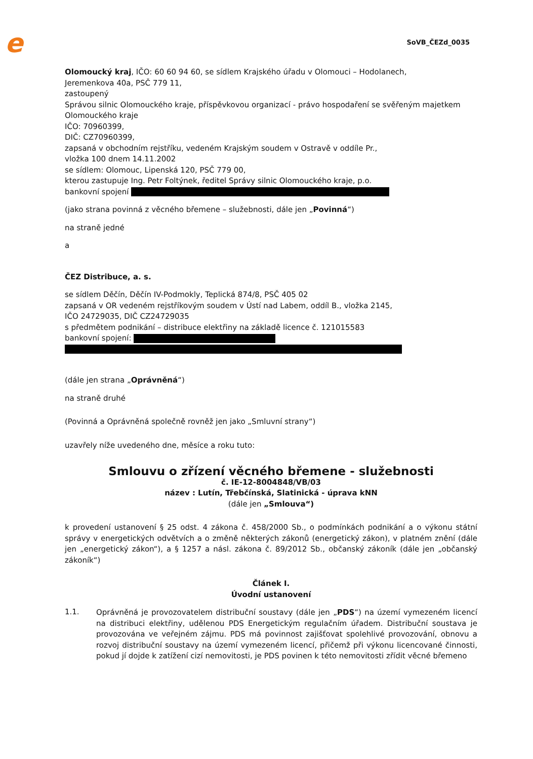e SoVB_ČEZd_0035
Olomoucký kraj, IČO: 60 60 94 60, se sídlem Krajského úřadu v Olomouci – Hodolanech,
Jeremenkova 40a, PSČ 779 11,
zastoupený
Správou silnic Olomouckého kraje, příspěvkovou organizací - právo hospodaření se svěřeným majetkem Olomouckého kraje
IČO: 70960399,
DIČ: CZ70960399,
zapsaná v obchodním rejstříku, vedeném Krajským soudem v Ostravě v oddíle Pr.,
vložka 100 dnem 14.11.2002
se sídlem: Olomouc, Lipenská 120, PSČ 779 00,
kterou zastupuje Ing. Petr Foltýnek, ředitel Správy silnic Olomouckého kraje, p.o.
bankovní spojení
(jako strana povinná z věcného břemene – služebnosti, dále jen „Povinná“)
na straně jedné
a
ČEZ Distribuce, a. s.
se sídlem Děčín, Děčín IV-Podmokly, Teplická 874/8, PSČ 405 02
zapsaná v OR vedeném rejstříkovým soudem v Ústí nad Labem, oddíl B., vložka 2145,
IČO 24729035, DIČ CZ24729035
s předmětem podnikání – distribuce elektřiny na základě licence č. 121015583
bankovní spojení:
(dále jen strana „Oprávněná“)
na straně druhé
(Povinná a Oprávněná společně rovněž jen jako „Smluvní strany“)
uzavřely níže uvedeného dne, měsíce a roku tuto:
Smlouvu o zřízení věcného břemene - služebnosti
č. IE-12-8004848/VB/03
název : Lutín, Třebčínská, Slatinická - úprava kNN
(dále jen „Smlouva“)
k provedení ustanovení § 25 odst. 4 zákona č. 458/2000 Sb., o podmínkách podnikání a o výkonu státní správy v energetických odvětvích a o změně některých zákonů (energetický zákon), v platném znění (dále jen „energetický zákon“), a § 1257 a násl. zákona č. 89/2012 Sb., občanský zákoník (dále jen „občanský zákoník“)
Článek I.
Úvodní ustanovení
1.1.
Oprávněná je provozovatelem distribuční soustavy (dále jen „PDS“) na území vymezeném licencí na distribuci elektřiny, udělenou PDS Energetickým regulačním úřadem. Distribuční soustava je provozována ve veřejném zájmu. PDS má povinnost zajišťovat spolehlivé provozování, obnovu a rozvoj distribuční soustavy na území vymezeném licencí, přičemž při výkonu licencované činnosti, pokud jí dojde k zatížení cizí nemovitosti, je PDS povinen k této nemovitosti zřídit věcné břemeno